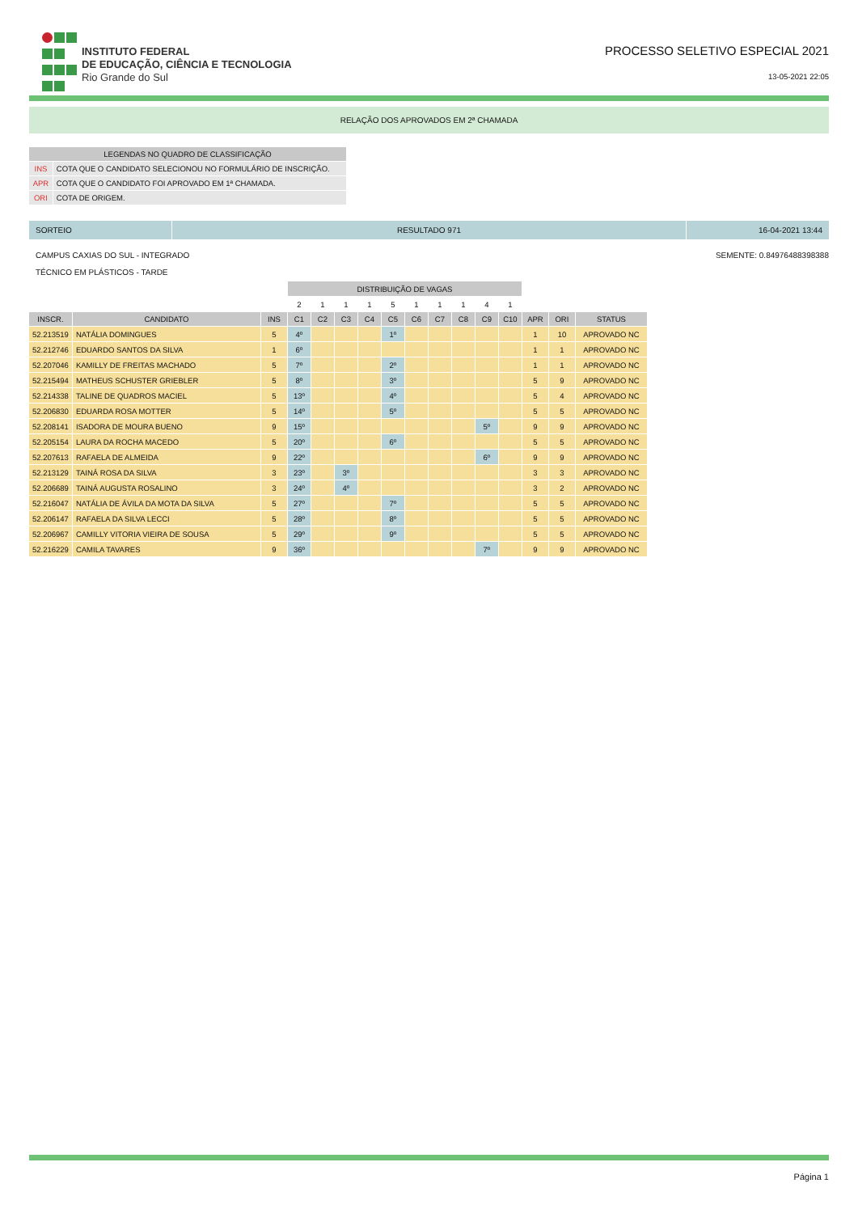INSTITUTO FEDERAL
DE EDUCAÇÃO, CIÊNCIA E TECNOLOGIA
Rio Grande do Sul
PROCESSO SELETIVO ESPECIAL 2021
13-05-2021 22:05
RELAÇÃO DOS APROVADOS EM 2ª CHAMADA
| LEGENDAS NO QUADRO DE CLASSIFICAÇÃO | |
| --- | --- |
| INS | COTA QUE O CANDIDATO SELECIONOU NO FORMULÁRIO DE INSCRIÇÃO. |
| APR | COTA QUE O CANDIDATO FOI APROVADO EM 1ª CHAMADA. |
| ORI | COTA DE ORIGEM. |
| SORTEIO | RESULTADO 971 | 16-04-2021 13:44 |
CAMPUS CAXIAS DO SUL - INTEGRADO
TÉCNICO EM PLÁSTICOS - TARDE
SEMENTE: 0.84976488398388
| | | | DISTRIBUIÇÃO DE VAGAS | | | | | | | | | | | | |
| | | | 2 | 1 | 1 | 1 | 5 | 1 | 1 | 1 | 4 | 1 | | | |
| INSCR. | CANDIDATO | INS | C1 | C2 | C3 | C4 | C5 | C6 | C7 | C8 | C9 | C10 | APR | ORI | STATUS |
| 52.213519 | NATÁLIA DOMINGUES | 5 | 4º | | | | 1º | | | | | | 1 | 10 | APROVADO NC |
| 52.212746 | EDUARDO SANTOS DA SILVA | 1 | 6º | | | | | | | | | | 1 | 1 | APROVADO NC |
| 52.207046 | KAMILLY DE FREITAS MACHADO | 5 | 7º | | | | 2º | | | | | | 1 | 1 | APROVADO NC |
| 52.215494 | MATHEUS SCHUSTER GRIEBLER | 5 | 8º | | | | 3º | | | | | | 5 | 9 | APROVADO NC |
| 52.214338 | TALINE DE QUADROS MACIEL | 5 | 13º | | | | 4º | | | | | | 5 | 4 | APROVADO NC |
| 52.206830 | EDUARDA ROSA MOTTER | 5 | 14º | | | | 5º | | | | | | 5 | 5 | APROVADO NC |
| 52.208141 | ISADORA DE MOURA BUENO | 9 | 15º | | | | | | | | 5º | | 9 | 9 | APROVADO NC |
| 52.205154 | LAURA DA ROCHA MACEDO | 5 | 20º | | | | 6º | | | | | | 5 | 5 | APROVADO NC |
| 52.207613 | RAFAELA DE ALMEIDA | 9 | 22º | | | | | | | | 6º | | 9 | 9 | APROVADO NC |
| 52.213129 | TAINÁ ROSA DA SILVA | 3 | 23º | | 3º | | | | | | | | 3 | 3 | APROVADO NC |
| 52.206689 | TAINÁ AUGUSTA ROSALINO | 3 | 24º | | 4º | | | | | | | | 3 | 2 | APROVADO NC |
| 52.216047 | NATÁLIA DE ÁVILA DA MOTA DA SILVA | 5 | 27º | | | | 7º | | | | | | 5 | 5 | APROVADO NC |
| 52.206147 | RAFAELA DA SILVA LECCI | 5 | 28º | | | | 8º | | | | | | 5 | 5 | APROVADO NC |
| 52.206967 | CAMILLY VITORIA VIEIRA DE SOUSA | 5 | 29º | | | | 9º | | | | | | 5 | 5 | APROVADO NC |
| 52.216229 | CAMILA TAVARES | 9 | 36º | | | | | | | | 7º | | 9 | 9 | APROVADO NC |
Página 1